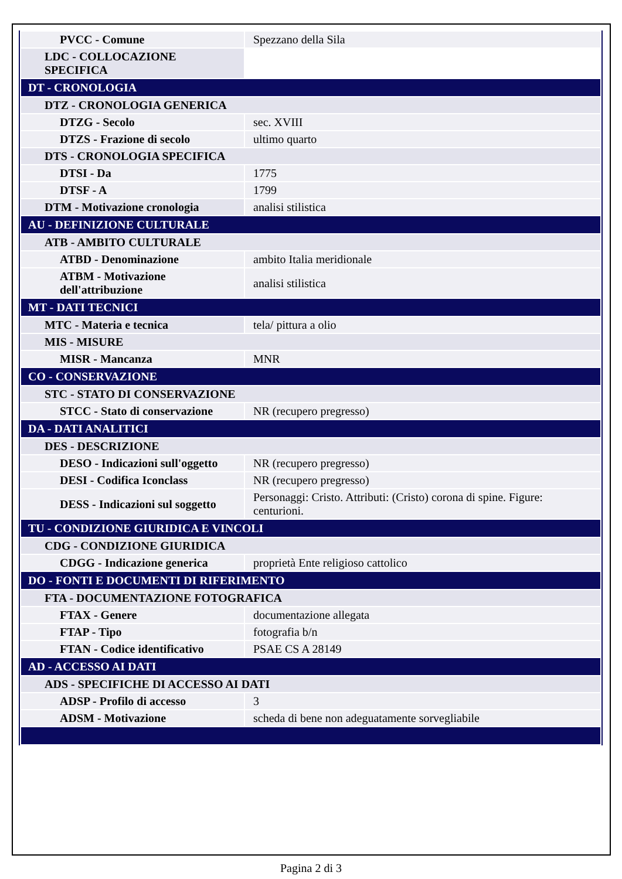| PVCC - Comune | Spezzano della Sila |
| LDC - COLLOCAZIONE SPECIFICA | |
| DT - CRONOLOGIA | |
| DTZ - CRONOLOGIA GENERICA | |
| DTZG - Secolo | sec. XVIII |
| DTZS - Frazione di secolo | ultimo quarto |
| DTS - CRONOLOGIA SPECIFICA | |
| DTSI - Da | 1775 |
| DTSF - A | 1799 |
| DTM - Motivazione cronologia | analisi stilistica |
| AU - DEFINIZIONE CULTURALE | |
| ATB - AMBITO CULTURALE | |
| ATBD - Denominazione | ambito Italia meridionale |
| ATBM - Motivazione dell'attribuzione | analisi stilistica |
| MT - DATI TECNICI | |
| MTC - Materia e tecnica | tela/ pittura a olio |
| MIS - MISURE | |
| MISR - Mancanza | MNR |
| CO - CONSERVAZIONE | |
| STC - STATO DI CONSERVAZIONE | |
| STCC - Stato di conservazione | NR (recupero pregresso) |
| DA - DATI ANALITICI | |
| DES - DESCRIZIONE | |
| DESO - Indicazioni sull'oggetto | NR (recupero pregresso) |
| DESI - Codifica Iconclass | NR (recupero pregresso) |
| DESS - Indicazioni sul soggetto | Personaggi: Cristo. Attributi: (Cristo) corona di spine. Figure: centurioni. |
| TU - CONDIZIONE GIURIDICA E VINCOLI | |
| CDG - CONDIZIONE GIURIDICA | |
| CDGG - Indicazione generica | proprietà Ente religioso cattolico |
| DO - FONTI E DOCUMENTI DI RIFERIMENTO | |
| FTA - DOCUMENTAZIONE FOTOGRAFICA | |
| FTAX - Genere | documentazione allegata |
| FTAP - Tipo | fotografia b/n |
| FTAN - Codice identificativo | PSAE CS A 28149 |
| AD - ACCESSO AI DATI | |
| ADS - SPECIFICHE DI ACCESSO AI DATI | |
| ADSP - Profilo di accesso | 3 |
| ADSM - Motivazione | scheda di bene non adeguatamente sorvegliabile |
Pagina 2 di 3